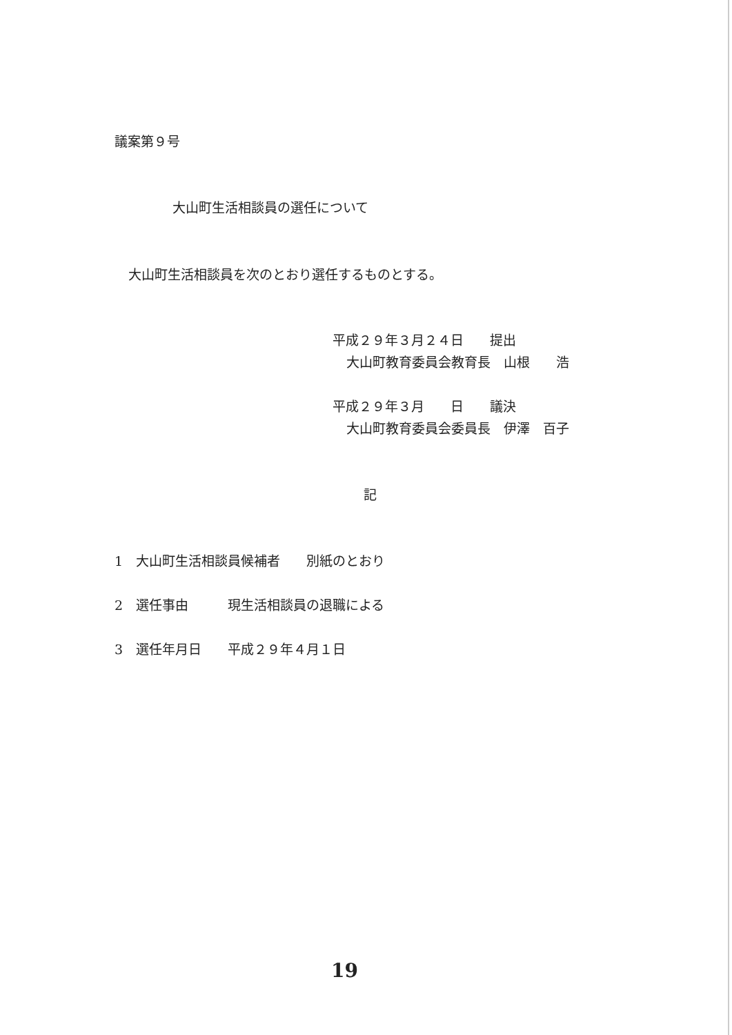議案第９号
大山町生活相談員の選任について
大山町生活相談員を次のとおり選任するものとする。
平成２９年３月２４日　　提出
大山町教育委員会教育長　山根　　浩
平成２９年３月　　日　　議決
大山町教育委員会委員長　伊澤　百子
記
1　大山町生活相談員候補者　　別紙のとおり
2　選任事由　　　現生活相談員の退職による
3　選任年月日　　平成２９年４月１日
19